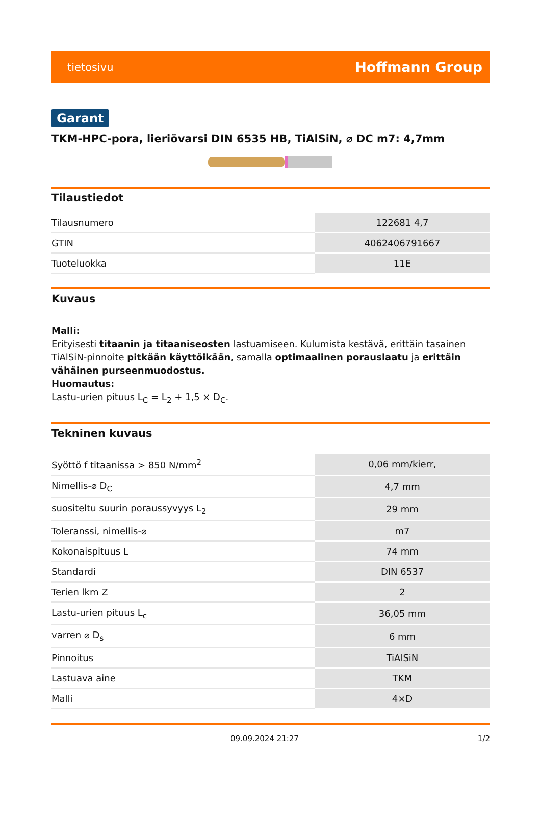tietosivu Hoffmann Group
Garant
TKM-HPC-pora, lieriövarsi DIN 6535 HB, TiAlSiN, ⌀ DC m7: 4,7mm
Tilaustiedot
| Tilausnumero | 122681 4,7 |
| GTIN | 4062406791667 |
| Tuoteluokka | 11E |
Kuvaus
Malli:
Erityisesti titaanin ja titaaniseosten lastuamiseen. Kulumista kestävä, erittäin tasainen TiAlSiN-pinnoite pitkään käyttöikään, samalla optimaalinen porauslaatu ja erittäin vähäinen purseenmuodostus.
Huomautus:
Lastu-urien pituus L<sub>C</sub> = L<sub>2</sub> + 1,5 × D<sub>C</sub>.
Tekninen kuvaus
| Syöttö f titaanissa > 850 N/mm<sup>2</sup> | 0,06 mm/kierr, |
| Nimellis-⌀ D<sub>C</sub> | 4,7 mm |
| suositeltu suurin poraussyvyys L<sub>2</sub> | 29 mm |
| Toleranssi, nimellis-⌀ | m7 |
| Kokonaispituus L | 74 mm |
| Standardi | DIN 6537 |
| Terien lkm Z | 2 |
| Lastu-urien pituus L<sub>c</sub> | 36,05 mm |
| varren ⌀ D<sub>s</sub> | 6 mm |
| Pinnoitus | TiAlSiN |
| Lastuava aine | TKM |
| Malli | 4×D |
09.09.2024 21:27 1/2